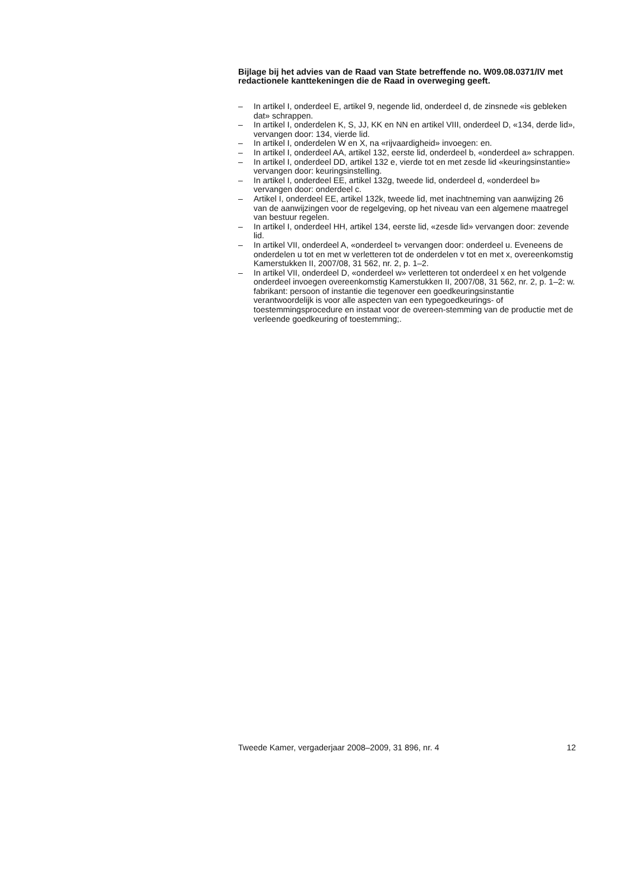Bijlage bij het advies van de Raad van State betreffende no. W09.08.0371/IV met redactionele kanttekeningen die de Raad in overweging geeft.
– In artikel I, onderdeel E, artikel 9, negende lid, onderdeel d, de zinsnede «is gebleken dat» schrappen.
– In artikel I, onderdelen K, S, JJ, KK en NN en artikel VIII, onderdeel D, «134, derde lid», vervangen door: 134, vierde lid.
– In artikel I, onderdelen W en X, na «rijvaardigheid» invoegen: en.
– In artikel I, onderdeel AA, artikel 132, eerste lid, onderdeel b, «onderdeel a» schrappen.
– In artikel I, onderdeel DD, artikel 132 e, vierde tot en met zesde lid «keuringsinstantie» vervangen door: keuringsinstelling.
– In artikel I, onderdeel EE, artikel 132g, tweede lid, onderdeel d, «onderdeel b» vervangen door: onderdeel c.
– Artikel I, onderdeel EE, artikel 132k, tweede lid, met inachtneming van aanwijzing 26 van de aanwijzingen voor de regelgeving, op het niveau van een algemene maatregel van bestuur regelen.
– In artikel I, onderdeel HH, artikel 134, eerste lid, «zesde lid» vervangen door: zevende lid.
– In artikel VII, onderdeel A, «onderdeel t» vervangen door: onderdeel u. Eveneens de onderdelen u tot en met w verletteren tot de onderdelen v tot en met x, overeenkomstig Kamerstukken II, 2007/08, 31 562, nr. 2, p. 1–2.
– In artikel VII, onderdeel D, «onderdeel w» verletteren tot onderdeel x en het volgende onderdeel invoegen overeenkomstig Kamerstukken II, 2007/08, 31 562, nr. 2, p. 1–2: w. fabrikant: persoon of instantie die tegenover een goedkeuringsinstantie verantwoordelijk is voor alle aspecten van een typegoedkeurings- of toestemmingsprocedure en instaat voor de overeen-stemming van de productie met de verleende goedkeuring of toestemming;.
Tweede Kamer, vergaderjaar 2008–2009, 31 896, nr. 4 12